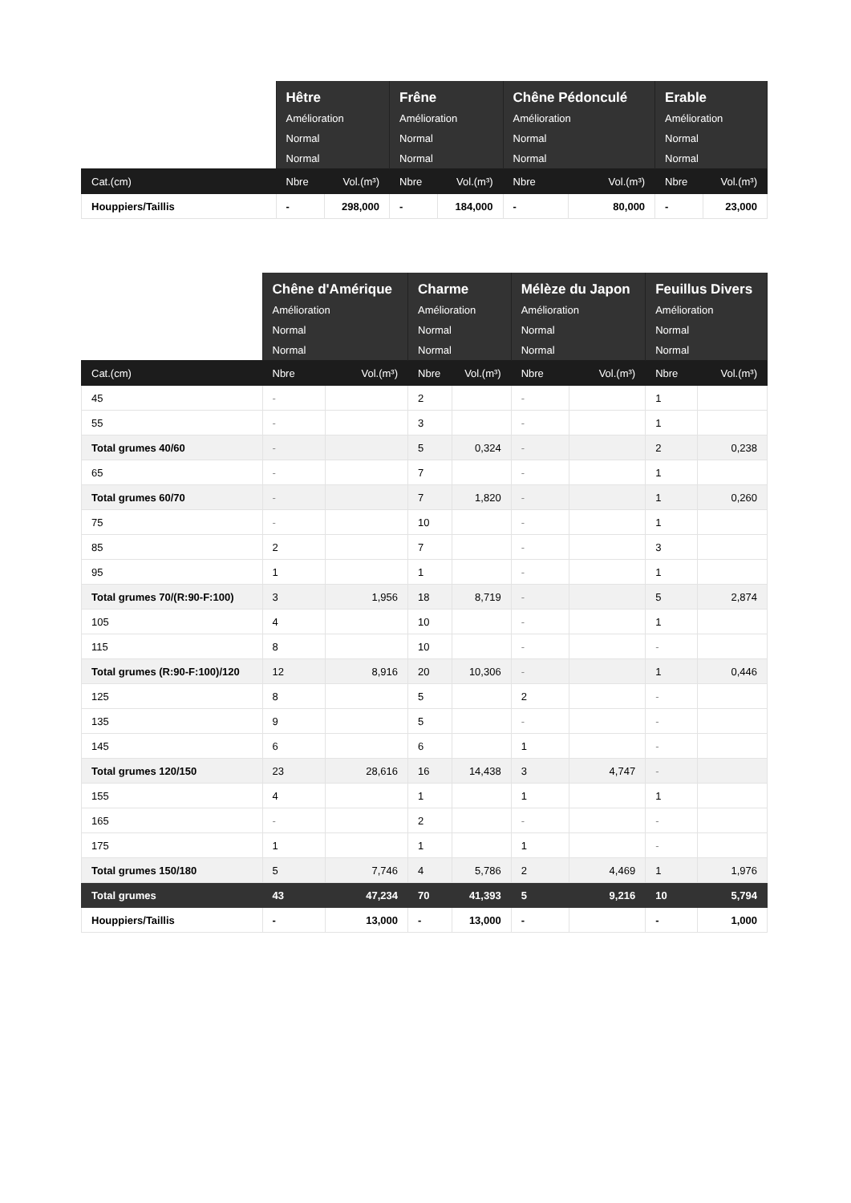| | Hêtre Amélioration Normal Normal | | Frêne Amélioration Normal Normal | | Chêne Pédonculé Amélioration Normal Normal | | Erable Amélioration Normal Normal | |
| --- | --- | --- | --- | --- | --- | --- | --- | --- |
| Cat.(cm) | Nbre | Vol.(m³) | Nbre | Vol.(m³) | Nbre | Vol.(m³) | Nbre | Vol.(m³) |
| Houppiers/Taillis | - | 298,000 | - | 184,000 | - | 80,000 | - | 23,000 |
| | Chêne d'Amérique Amélioration Normal Normal | | Charme Amélioration Normal Normal | | Mélèze du Japon Amélioration Normal Normal | | Feuillus Divers Amélioration Normal Normal | |
| --- | --- | --- | --- | --- | --- | --- | --- | --- |
| Cat.(cm) | Nbre | Vol.(m³) | Nbre | Vol.(m³) | Nbre | Vol.(m³) | Nbre | Vol.(m³) |
| 45 | - | | 2 | | - | | 1 | |
| 55 | - | | 3 | | - | | 1 | |
| Total grumes 40/60 | - | | 5 | 0,324 | - | | 2 | 0,238 |
| 65 | - | | 7 | | - | | 1 | |
| Total grumes 60/70 | - | | 7 | 1,820 | - | | 1 | 0,260 |
| 75 | - | | 10 | | - | | 1 | |
| 85 | 2 | | 7 | | - | | 3 | |
| 95 | 1 | | 1 | | - | | 1 | |
| Total grumes 70/(R:90-F:100) | 3 | 1,956 | 18 | 8,719 | - | | 5 | 2,874 |
| 105 | 4 | | 10 | | - | | 1 | |
| 115 | 8 | | 10 | | - | | - | |
| Total grumes (R:90-F:100)/120 | 12 | 8,916 | 20 | 10,306 | - | | 1 | 0,446 |
| 125 | 8 | | 5 | | 2 | | - | |
| 135 | 9 | | 5 | | - | | - | |
| 145 | 6 | | 6 | | 1 | | - | |
| Total grumes 120/150 | 23 | 28,616 | 16 | 14,438 | 3 | 4,747 | - | |
| 155 | 4 | | 1 | | 1 | | 1 | |
| 165 | - | | 2 | | - | | - | |
| 175 | 1 | | 1 | | 1 | | - | |
| Total grumes 150/180 | 5 | 7,746 | 4 | 5,786 | 2 | 4,469 | 1 | 1,976 |
| Total grumes | 43 | 47,234 | 70 | 41,393 | 5 | 9,216 | 10 | 5,794 |
| Houppiers/Taillis | - | 13,000 | - | 13,000 | - | | - | 1,000 |